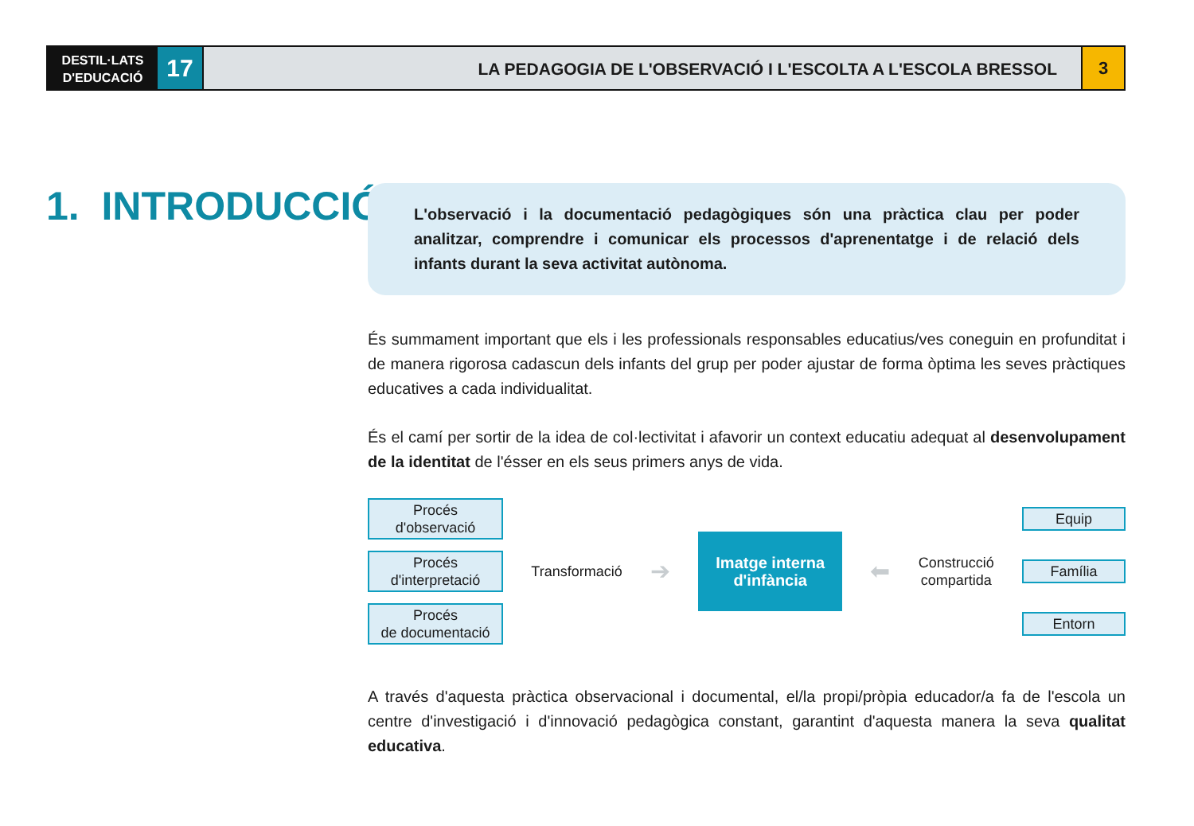DESTIL·LATS
D'EDUCACIÓ
17
LA PEDAGOGIA DE L'OBSERVACIÓ I L'ESCOLTA A L'ESCOLA BRESSOL
3
1. INTRODUCCIÓ
L'observació i la documentació pedagògiques són una pràctica clau per poder analitzar, comprendre i comunicar els processos d'aprenentatge i de relació dels infants durant la seva activitat autònoma.
És summament important que els i les professionals responsables educatius/ves coneguin en profunditat i de manera rigorosa cadascun dels infants del grup per poder ajustar de forma òptima les seves pràctiques educatives a cada individualitat.
És el camí per sortir de la idea de col·lectivitat i afavorir un context educatiu adequat al desenvolupament de la identitat de l'ésser en els seus primers anys de vida.
Procés
d'observació
Procés
d'interpretació
Procés
de documentació
Transformació
➔
Imatge interna
d'infància
⬅
Construcció
compartida
Equip
Família
Entorn
A través d'aquesta pràctica observacional i documental, el/la propi/pròpia educador/a fa de l'escola un centre d'investigació i d'innovació pedagògica constant, garantint d'aquesta manera la seva qualitat educativa.